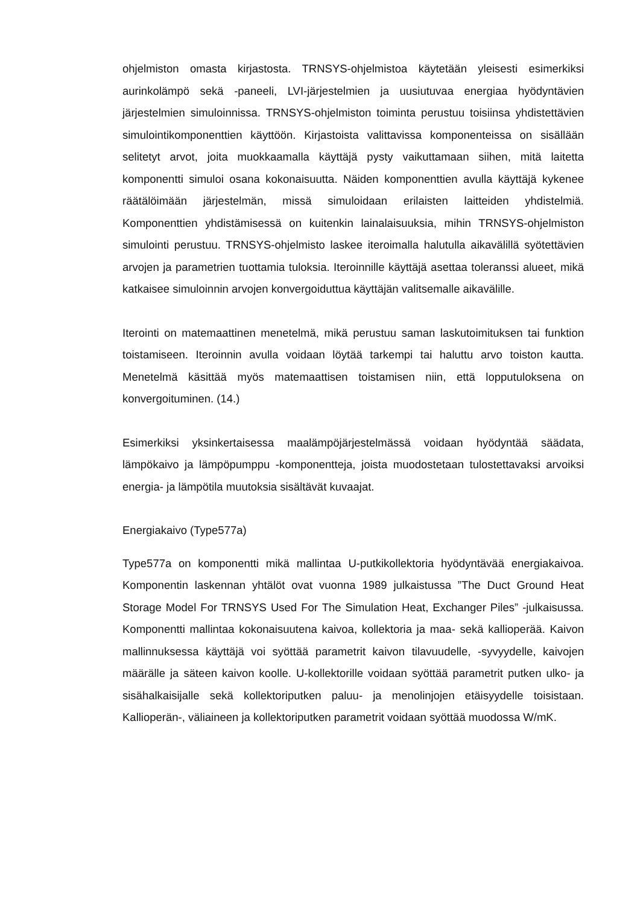ohjelmiston omasta kirjastosta. TRNSYS-ohjelmistoa käytetään yleisesti esimerkiksi aurinkolämpö sekä -paneeli, LVI-järjestelmien ja uusiutuvaa energiaa hyödyntävien järjestelmien simuloinnissa. TRNSYS-ohjelmiston toiminta perustuu toisiinsa yhdistettävien simulointikomponenttien käyttöön. Kirjastoista valittavissa komponenteissa on sisällään selitetyt arvot, joita muokkaamalla käyttäjä pysty vaikuttamaan siihen, mitä laitetta komponentti simuloi osana kokonaisuutta. Näiden komponenttien avulla käyttäjä kykenee räätälöimään järjestelmän, missä simuloidaan erilaisten laitteiden yhdistelmiä. Komponenttien yhdistämisessä on kuitenkin lainalaisuuksia, mihin TRNSYS-ohjelmiston simulointi perustuu. TRNSYS-ohjelmisto laskee iteroimalla halutulla aikavälillä syötettävien arvojen ja parametrien tuottamia tuloksia. Iteroinnille käyttäjä asettaa toleranssi alueet, mikä katkaisee simuloinnin arvojen konvergoiduttua käyttäjän valitsemalle aikavälille.
Iterointi on matemaattinen menetelmä, mikä perustuu saman laskutoimituksen tai funktion toistamiseen. Iteroinnin avulla voidaan löytää tarkempi tai haluttu arvo toiston kautta. Menetelmä käsittää myös matemaattisen toistamisen niin, että lopputuloksena on konvergoituminen. (14.)
Esimerkiksi yksinkertaisessa maalämpöjärjestelmässä voidaan hyödyntää säädata, lämpökaivo ja lämpöpumppu -komponentteja, joista muodostetaan tulostettavaksi arvoiksi energia- ja lämpötila muutoksia sisältävät kuvaajat.
Energiakaivo (Type577a)
Type577a on komponentti mikä mallintaa U-putkikollektoria hyödyntävää energiakaivoa. Komponentin laskennan yhtälöt ovat vuonna 1989 julkaistussa ”The Duct Ground Heat Storage Model For TRNSYS Used For The Simulation Heat, Exchanger Piles” -julkaisussa. Komponentti mallintaa kokonaisuutena kaivoa, kollektoria ja maa- sekä kallioperää. Kaivon mallinnuksessa käyttäjä voi syöttää parametrit kaivon tilavuudelle, -syvyydelle, kaivojen määrälle ja säteen kaivon koolle. U-kollektorille voidaan syöttää parametrit putken ulko- ja sisähalkaisijalle sekä kollektoriputken paluu- ja menolinjojen etäisyydelle toisistaan. Kallioperän-, väliaineen ja kollektoriputken parametrit voidaan syöttää muodossa W/mK.